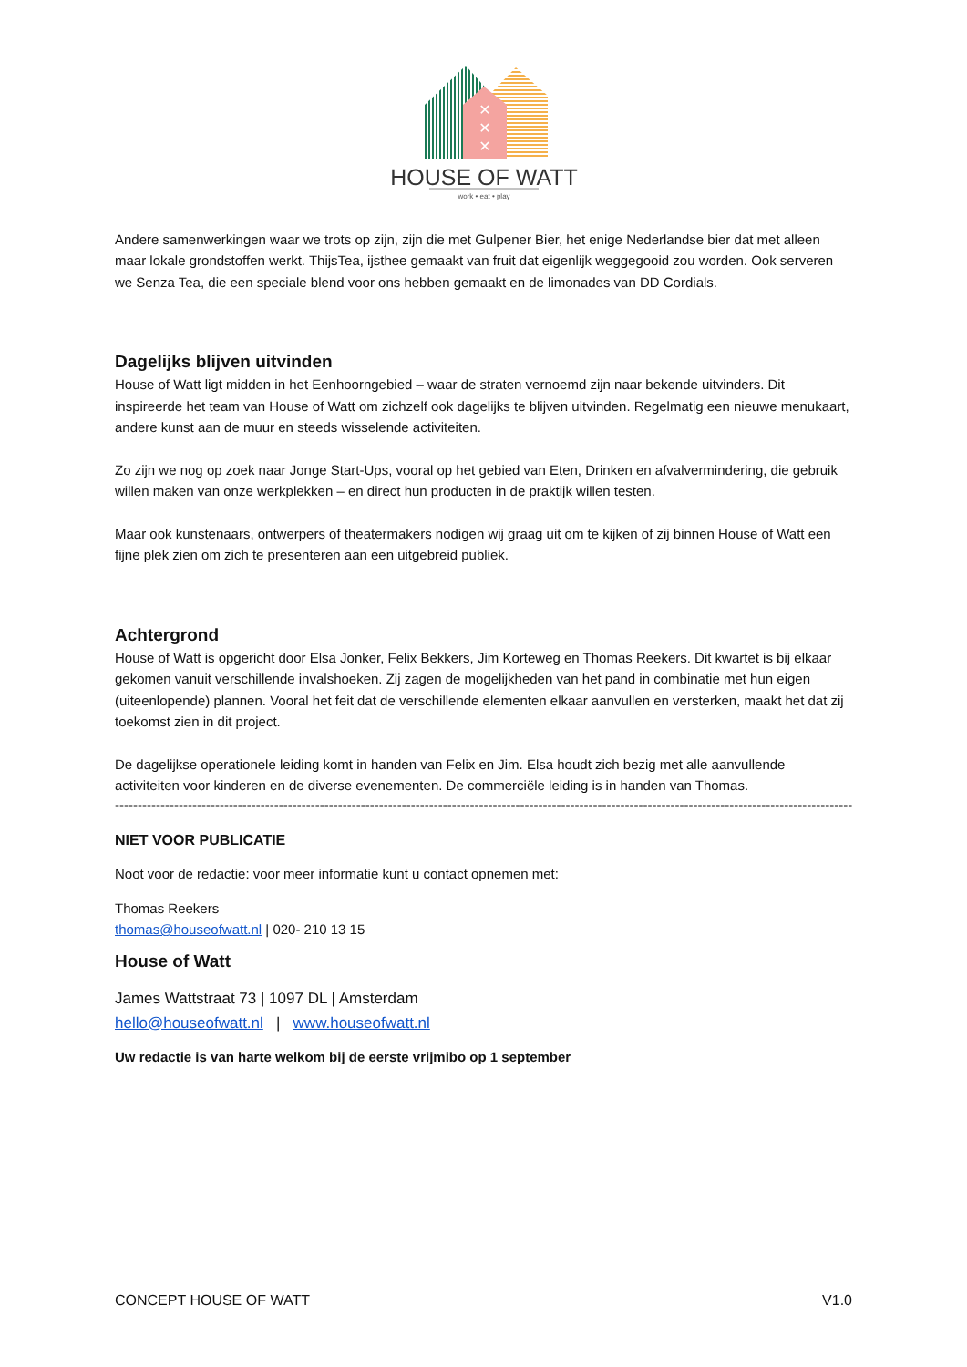✕
✕
✕
HOUSE OF WATT
work • eat • play
Andere samenwerkingen waar we trots op zijn, zijn die met Gulpener Bier, het enige Nederlandse bier dat met alleen maar lokale grondstoffen werkt. ThijsTea, ijsthee gemaakt van fruit dat eigenlijk weggegooid zou worden. Ook serveren we Senza Tea, die een speciale blend voor ons hebben gemaakt en de limonades van DD Cordials.
Dagelijks blijven uitvinden
House of Watt ligt midden in het Eenhoorngebied – waar de straten vernoemd zijn naar bekende uitvinders. Dit inspireerde het team van House of Watt om zichzelf ook dagelijks te blijven uitvinden. Regelmatig een nieuwe menukaart, andere kunst aan de muur en steeds wisselende activiteiten.
Zo zijn we nog op zoek naar Jonge Start-Ups, vooral op het gebied van Eten, Drinken en afvalvermindering, die gebruik willen maken van onze werkplekken – en direct hun producten in de praktijk willen testen.
Maar ook kunstenaars, ontwerpers of theatermakers nodigen wij graag uit om te kijken of zij binnen House of Watt een fijne plek zien om zich te presenteren aan een uitgebreid publiek.
Achtergrond
House of Watt is opgericht door Elsa Jonker, Felix Bekkers, Jim Korteweg en Thomas Reekers. Dit kwartet is bij elkaar gekomen vanuit verschillende invalshoeken. Zij zagen de mogelijkheden van het pand in combinatie met hun eigen (uiteenlopende) plannen. Vooral het feit dat de verschillende elementen elkaar aanvullen en versterken, maakt het dat zij toekomst zien in dit project.
De dagelijkse operationele leiding komt in handen van Felix en Jim. Elsa houdt zich bezig met alle aanvullende activiteiten voor kinderen en de diverse evenementen. De commerciële leiding is in handen van Thomas.
--------------------------------------------------------------------------------------------------------------------------------------------------------------------
NIET VOOR PUBLICATIE
Noot voor de redactie: voor meer informatie kunt u contact opnemen met:
Thomas Reekers
thomas@houseofwatt.nl | 020- 210 13 15
House of Watt
James Wattstraat 73 | 1097 DL | Amsterdam
hello@houseofwatt.nl | www.houseofwatt.nl
Uw redactie is van harte welkom bij de eerste vrijmibo op 1 september
CONCEPT HOUSE OF WATT V1.0